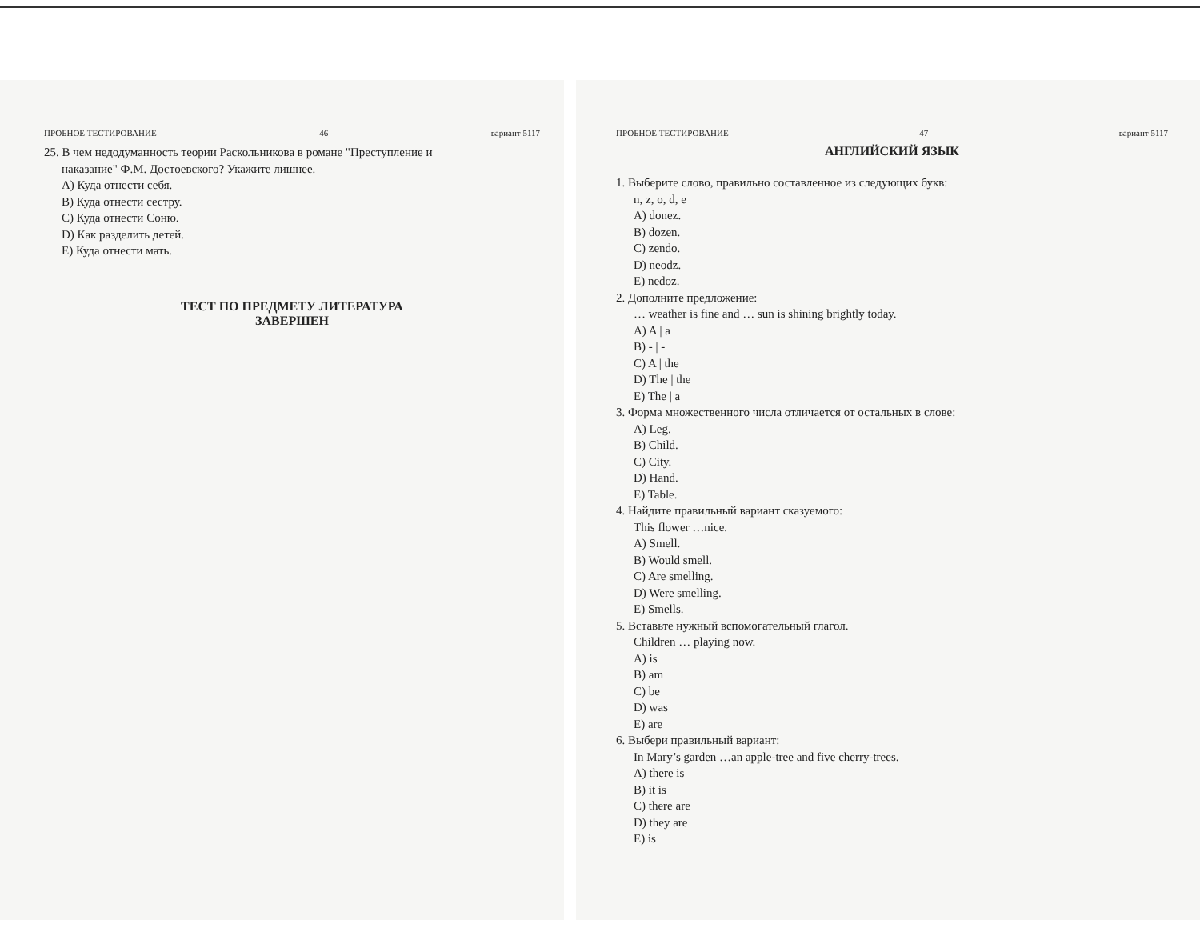ПРОБНОЕ ТЕСТИРОВАНИЕ 46 вариант 5117
25. В чем недодуманность теории Раскольникова в романе "Преступление и
наказание" Ф.М. Достоевского? Укажите лишнее.
A) Куда отнести себя.
B) Куда отнести сестру.
C) Куда отнести Соню.
D) Как разделить детей.
E) Куда отнести мать.
ТЕСТ ПО ПРЕДМЕТУ ЛИТЕРАТУРА
ЗАВЕРШЕН
ПРОБНОЕ ТЕСТИРОВАНИЕ 47 вариант 5117
АНГЛИЙСКИЙ ЯЗЫК
1. Выберите слово, правильно составленное из следующих букв:
n, z, o, d, e
A) donez.
B) dozen.
C) zendo.
D) neodz.
E) nedoz.
2. Дополните предложение:
… weather is fine and … sun is shining brightly today.
A) A | a
B) - | -
C) A | the
D) The | the
E) The | a
3. Форма множественного числа отличается от остальных в слове:
A) Leg.
B) Child.
C) City.
D) Hand.
E) Table.
4. Найдите правильный вариант сказуемого:
This flower …nice.
A) Smell.
B) Would smell.
C) Are smelling.
D) Were smelling.
E) Smells.
5. Вставьте нужный вспомогательный глагол.
Children … playing now.
A) is
B) am
C) be
D) was
E) are
6. Выбери правильный вариант:
In Mary’s garden …an apple-tree and five cherry-trees.
A) there is
B) it is
C) there are
D) they are
E) is